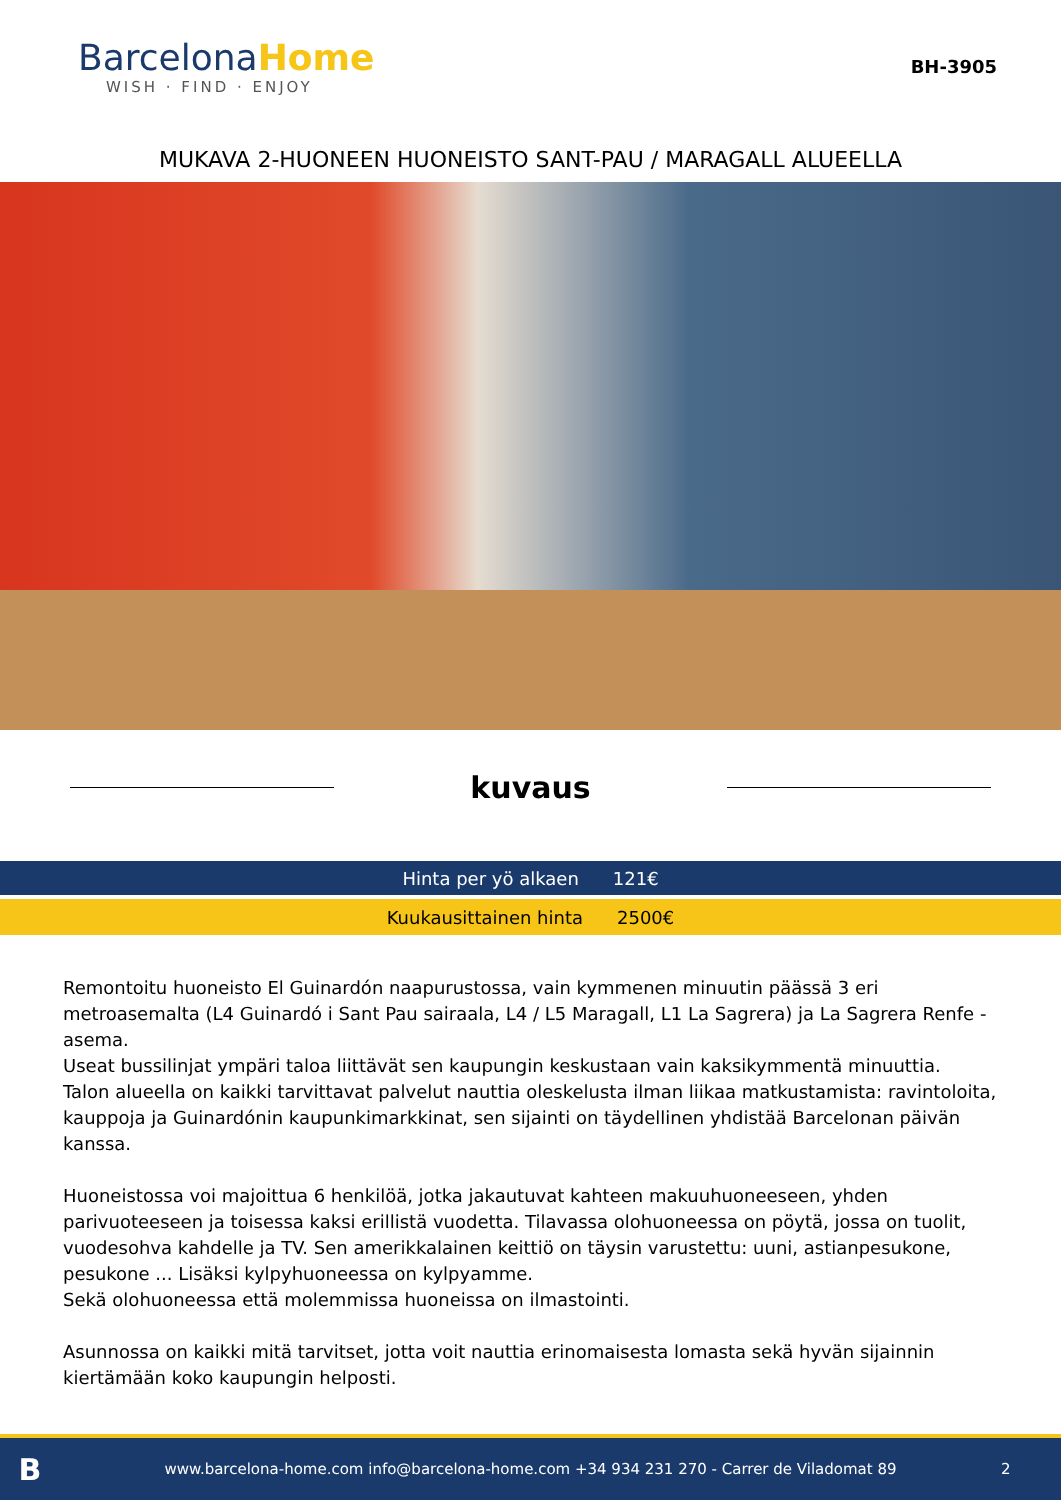BarcelonaHome
WISH · FIND · ENJOY
BH-3905
MUKAVA 2-HUONEEN HUONEISTO SANT-PAU / MARAGALL ALUEELLA
kuvaus
Hinta per yö alkaen 121€
Kuukausittainen hinta 2500€
Remontoitu huoneisto El Guinardón naapurustossa, vain kymmenen minuutin päässä 3 eri metroasemalta (L4 Guinardó i Sant Pau sairaala, L4 / L5 Maragall, L1 La Sagrera) ja La Sagrera Renfe -asema.
Useat bussilinjat ympäri taloa liittävät sen kaupungin keskustaan vain kaksikymmentä minuuttia.
Talon alueella on kaikki tarvittavat palvelut nauttia oleskelusta ilman liikaa matkustamista: ravintoloita, kauppoja ja Guinardónin kaupunkimarkkinat, sen sijainti on täydellinen yhdistää Barcelonan päivän kanssa.
Huoneistossa voi majoittua 6 henkilöä, jotka jakautuvat kahteen makuuhuoneeseen, yhden parivuoteeseen ja toisessa kaksi erillistä vuodetta. Tilavassa olohuoneessa on pöytä, jossa on tuolit, vuodesohva kahdelle ja TV. Sen amerikkalainen keittiö on täysin varustettu: uuni, astianpesukone, pesukone ... Lisäksi kylpyhuoneessa on kylpyamme.
Sekä olohuoneessa että molemmissa huoneissa on ilmastointi.
Asunnossa on kaikki mitä tarvitset, jotta voit nauttia erinomaisesta lomasta sekä hyvän sijainnin kiertämään koko kaupungin helposti.
B
www.barcelona-home.com info@barcelona-home.com +34 934 231 270 - Carrer de Viladomat 89
2